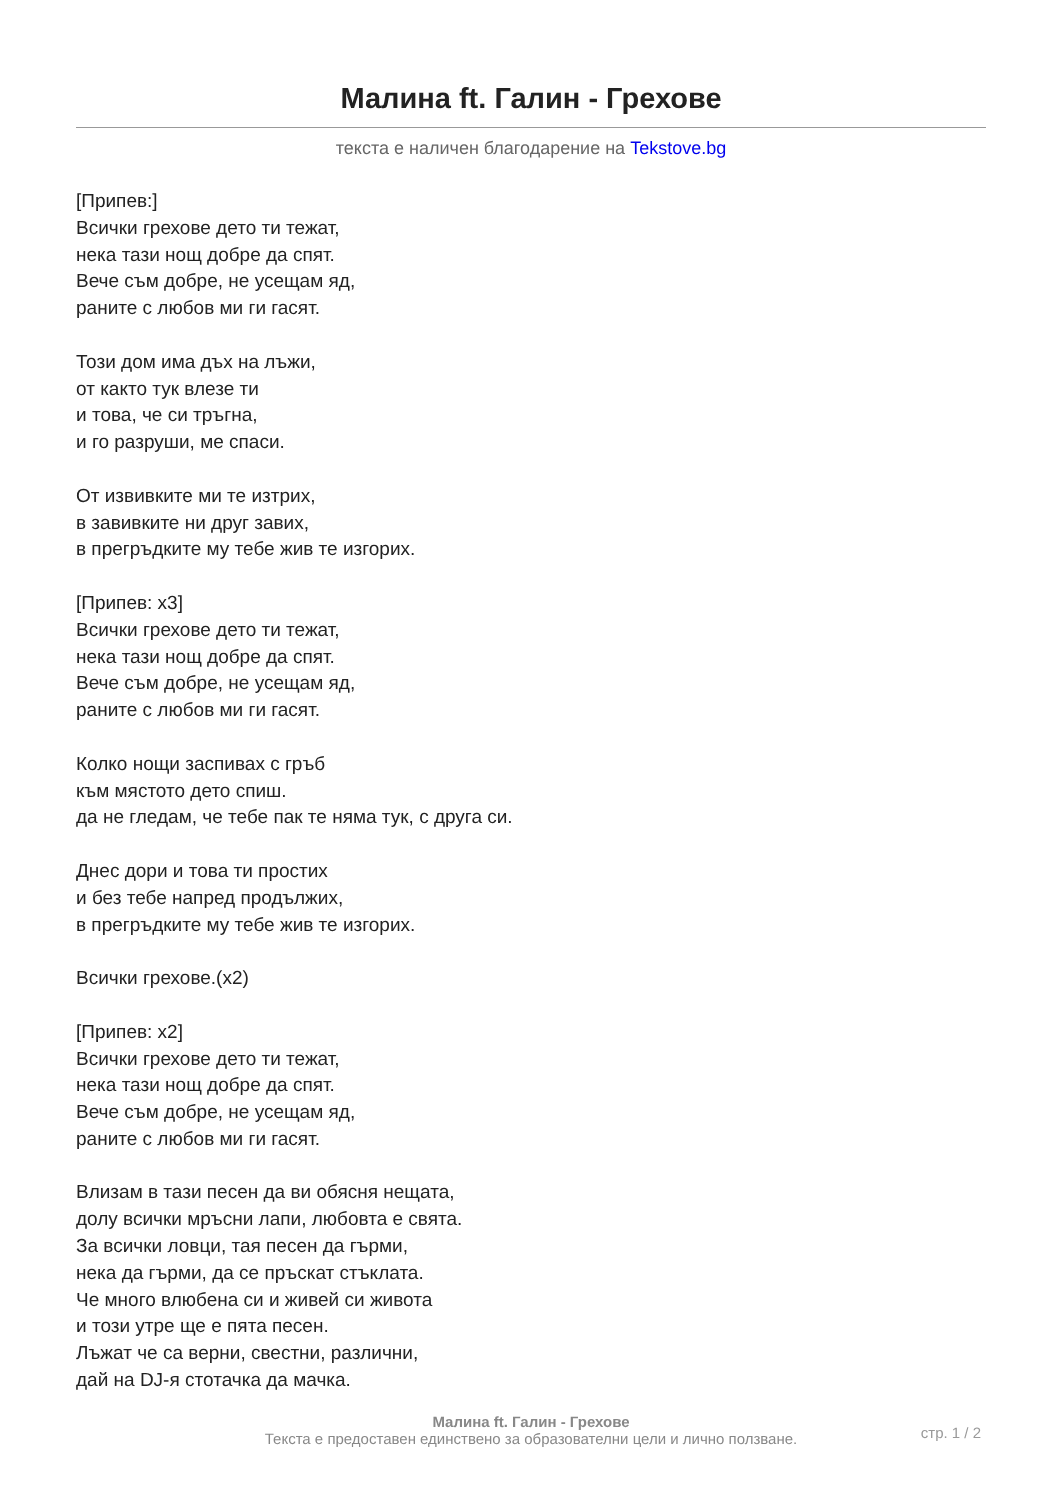Малина ft. Галин - Грехове
текста е наличен благодарение на Tekstove.bg
[Припев:]
Всички грехове дето ти тежат,
нека тази нощ добре да спят.
Вече съм добре, не усещам яд,
раните с любов ми ги гасят.
Този дом има дъх на лъжи,
от както тук влезе ти
и това, че си тръгна,
и го разруши, ме спаси.
От извивките ми те изтрих,
в завивките ни друг завих,
в прегръдките му тебе жив те изгорих.
[Припев: x3]
Всички грехове дето ти тежат,
нека тази нощ добре да спят.
Вече съм добре, не усещам яд,
раните с любов ми ги гасят.
Колко нощи заспивах с гръб
към мястото дето спиш.
да не гледам, че тебе пак те няма тук, с друга си.
Днес дори и това ти простих
и без тебе напред продължих,
в прегръдките му тебе жив те изгорих.
Всички грехове.(x2)
[Припев: x2]
Всички грехове дето ти тежат,
нека тази нощ добре да спят.
Вече съм добре, не усещам яд,
раните с любов ми ги гасят.
Влизам в тази песен да ви обясня нещата,
долу всички мръсни лапи, любовта е свята.
За всички ловци, тая песен да гърми,
нека да гърми, да се пръскат стъклата.
Че много влюбена си и живей си живота
и този утре ще е пята песен.
Лъжат че са верни, свестни, различни,
дай на DJ-я стотачка да мачка.
Малина ft. Галин - Грехове
Текста е предоставен единствено за образователни цели и лично ползване.
стр. 1 / 2